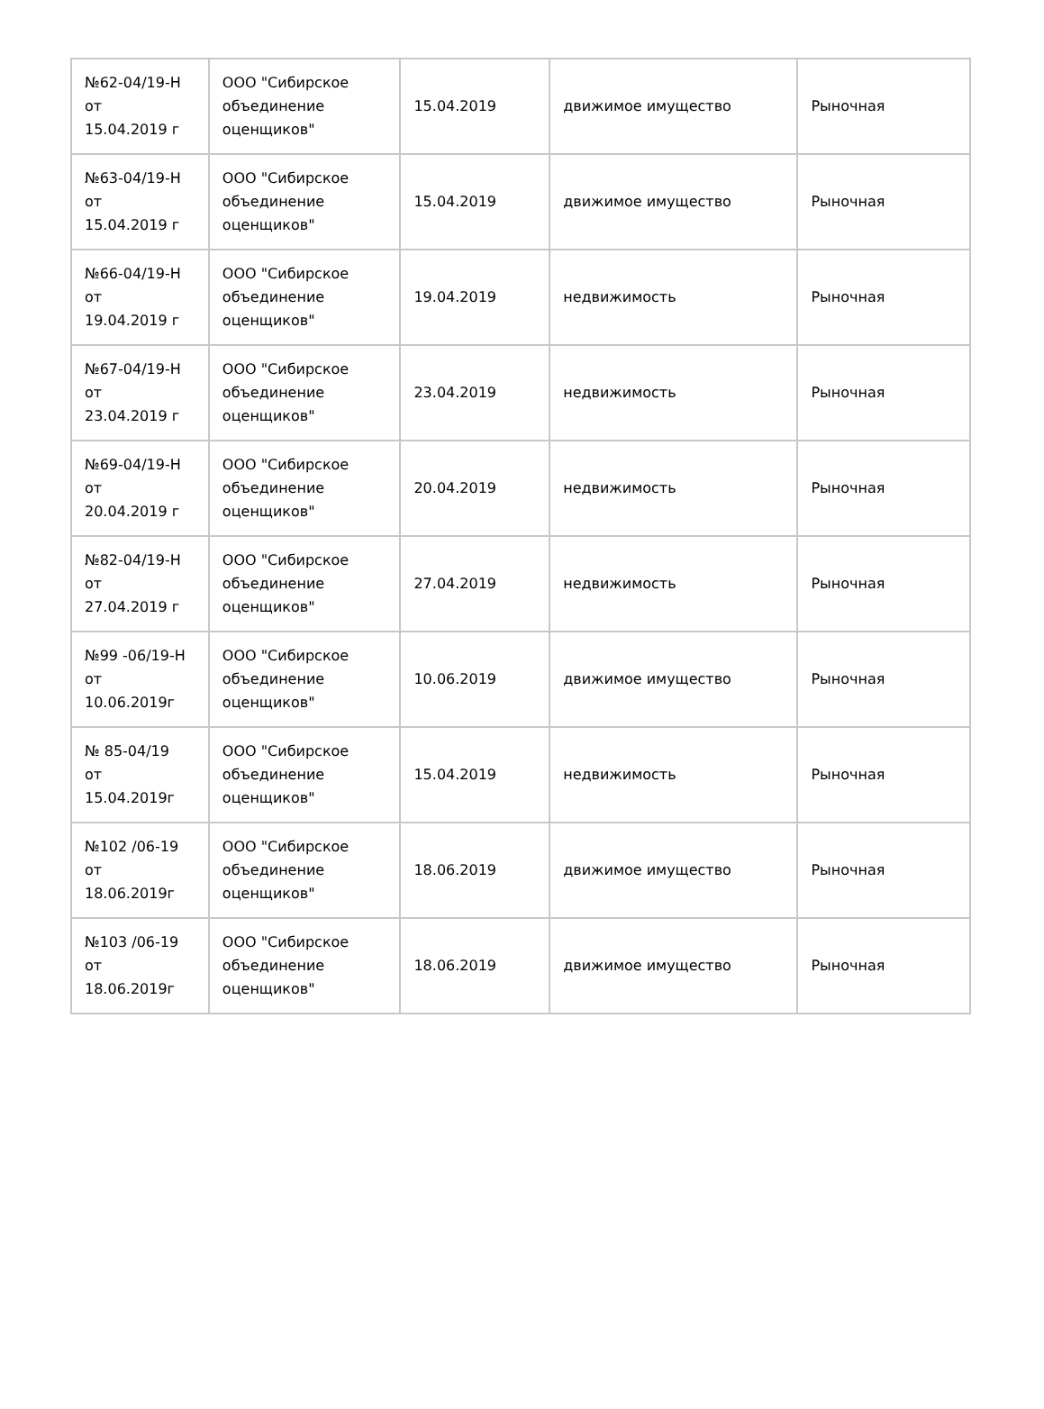| №62-04/19-Н от 15.04.2019 г | ООО "Сибирское объединение оценщиков" | 15.04.2019 | движимое имущество | Рыночная |
| №63-04/19-Н от 15.04.2019 г | ООО "Сибирское объединение оценщиков" | 15.04.2019 | движимое имущество | Рыночная |
| №66-04/19-Н от 19.04.2019 г | ООО "Сибирское объединение оценщиков" | 19.04.2019 | недвижимость | Рыночная |
| №67-04/19-Н от 23.04.2019 г | ООО "Сибирское объединение оценщиков" | 23.04.2019 | недвижимость | Рыночная |
| №69-04/19-Н от 20.04.2019 г | ООО "Сибирское объединение оценщиков" | 20.04.2019 | недвижимость | Рыночная |
| №82-04/19-Н от 27.04.2019 г | ООО "Сибирское объединение оценщиков" | 27.04.2019 | недвижимость | Рыночная |
| №99 -06/19-Н от 10.06.2019г | ООО "Сибирское объединение оценщиков" | 10.06.2019 | движимое имущество | Рыночная |
| № 85-04/19 от 15.04.2019г | ООО "Сибирское объединение оценщиков" | 15.04.2019 | недвижимость | Рыночная |
| №102 /06-19 от 18.06.2019г | ООО "Сибирское объединение оценщиков" | 18.06.2019 | движимое имущество | Рыночная |
| №103 /06-19 от 18.06.2019г | ООО "Сибирское объединение оценщиков" | 18.06.2019 | движимое имущество | Рыночная |